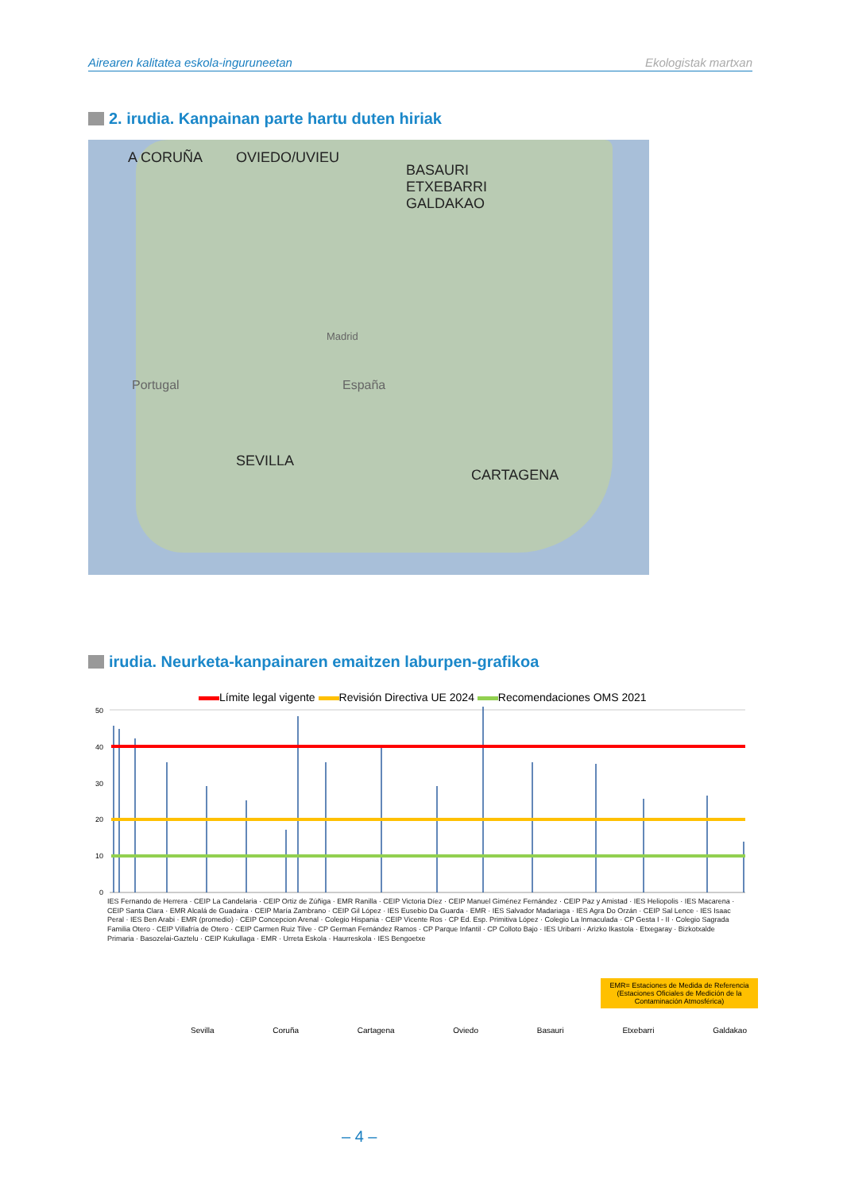Airearen kalitatea eskola-inguruneetan Ekologistak martxan
2. irudia. Kanpainan parte hartu duten hiriak
A CORUÑA OVIEDO/UVIEU
BASAURI
ETXEBARRI
GALDAKAO
SEVILLA
CARTAGENA
España
Madrid
Portugal
irudia. Neurketa-kanpainaren emaitzen laburpen-grafikoa
Límite legal vigente Revisión Directiva UE 2024 Recomendaciones OMS 2021
50
40
30
20
10
0
IES Fernando de Herrera · CEIP La Candelaria · CEIP Ortiz de Zúñiga · EMR Ranilla · CEIP Victoria Díez · CEIP Manuel Giménez Fernández · CEIP Paz y Amistad · IES Heliopolis · IES Macarena · CEIP Santa Clara · EMR Alcalá de Guadaira · CEIP María Zambrano · CEIP Gil López · IES Eusebio Da Guarda · EMR · IES Salvador Madariaga · IES Agra Do Orzán · CEIP Sal Lence · IES Isaac Peral · IES Ben Arabi · EMR (promedio) · CEIP Concepcion Arenal · Colegio Hispania · CEIP Vicente Ros · CP Ed. Esp. Primitiva López · Colegio La Inmaculada · CP Gesta I - II · Colegio Sagrada Familia Otero · CEIP Villafría de Otero · CEIP Carmen Ruiz Tilve · CP German Fernández Ramos · CP Parque Infantil · CP Colloto Bajo · IES Uribarri · Arizko Ikastola · Etxegaray · Bizkotxalde Primaria · Basozelai-Gaztelu · CEIP Kukullaga · EMR · Urreta Eskola · Haurreskola · IES Bengoetxe
EMR= Estaciones de Medida de Referencia (Estaciones Oficiales de Medición de la Contaminación Atmosférica)
Sevilla Coruña Cartagena Oviedo Basauri Etxebarri Galdakao
– 4 –